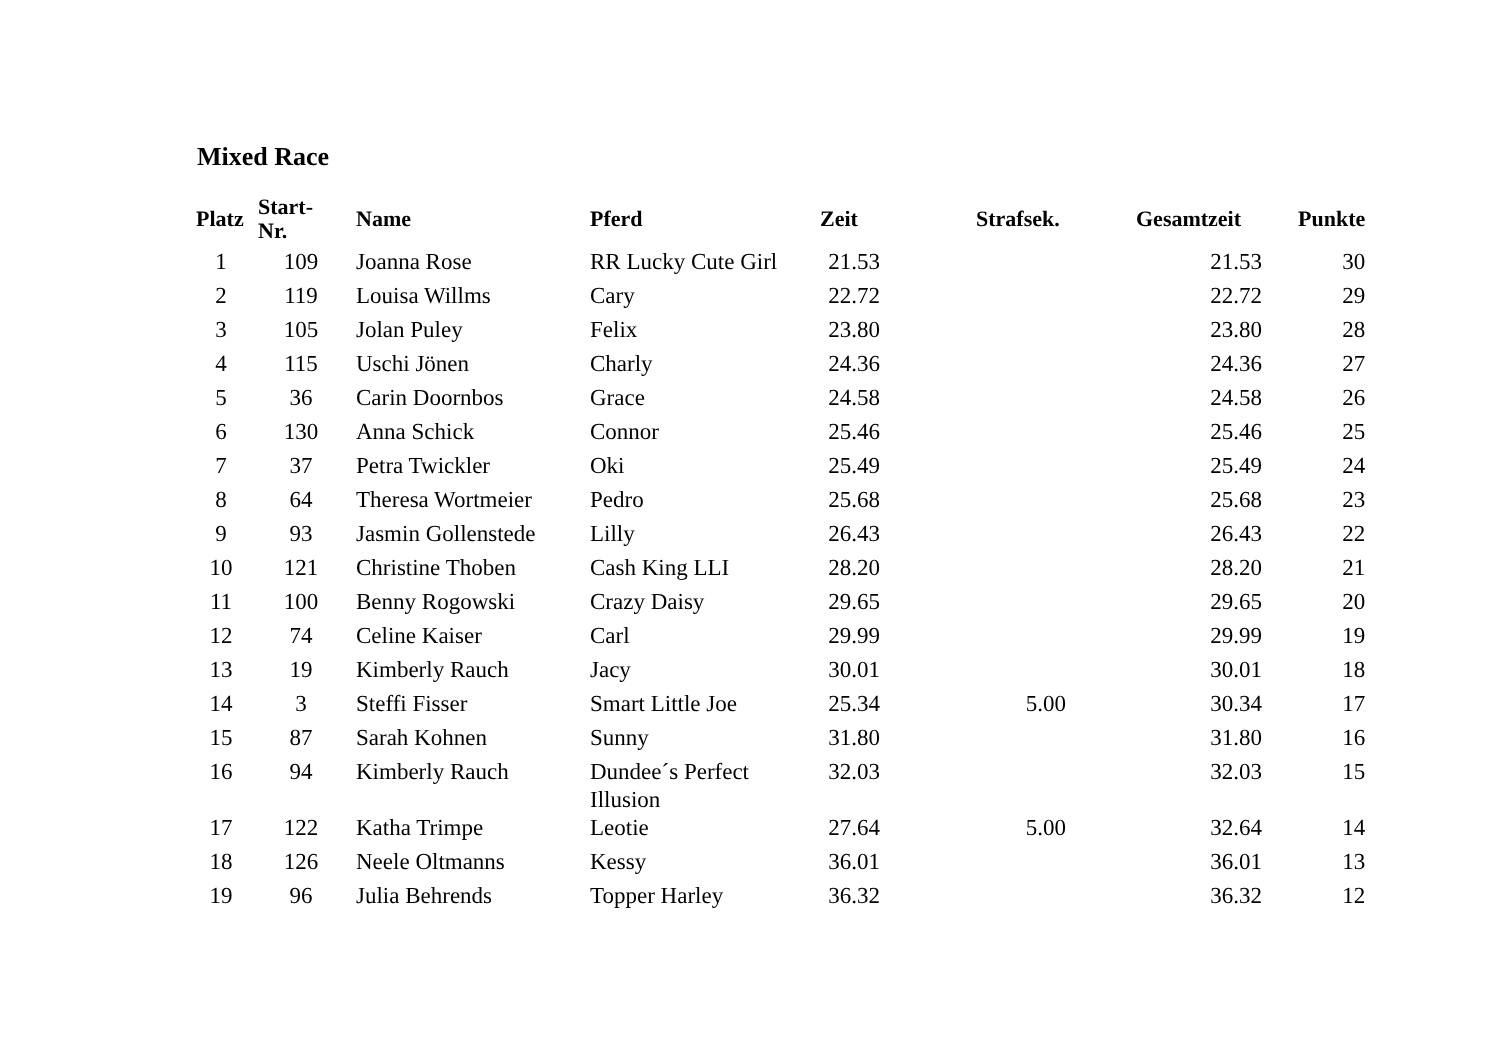Mixed Race
| Platz | Start- Nr. | Name | Pferd | Zeit | Strafsek. | Gesamtzeit | Punkte |
| --- | --- | --- | --- | --- | --- | --- | --- |
| 1 | 109 | Joanna Rose | RR Lucky Cute Girl | 21.53 | | 21.53 | 30 |
| 2 | 119 | Louisa Willms | Cary | 22.72 | | 22.72 | 29 |
| 3 | 105 | Jolan Puley | Felix | 23.80 | | 23.80 | 28 |
| 4 | 115 | Uschi Jönen | Charly | 24.36 | | 24.36 | 27 |
| 5 | 36 | Carin Doornbos | Grace | 24.58 | | 24.58 | 26 |
| 6 | 130 | Anna Schick | Connor | 25.46 | | 25.46 | 25 |
| 7 | 37 | Petra Twickler | Oki | 25.49 | | 25.49 | 24 |
| 8 | 64 | Theresa Wortmeier | Pedro | 25.68 | | 25.68 | 23 |
| 9 | 93 | Jasmin Gollenstede | Lilly | 26.43 | | 26.43 | 22 |
| 10 | 121 | Christine Thoben | Cash King LLI | 28.20 | | 28.20 | 21 |
| 11 | 100 | Benny Rogowski | Crazy Daisy | 29.65 | | 29.65 | 20 |
| 12 | 74 | Celine Kaiser | Carl | 29.99 | | 29.99 | 19 |
| 13 | 19 | Kimberly Rauch | Jacy | 30.01 | | 30.01 | 18 |
| 14 | 3 | Steffi Fisser | Smart Little Joe | 25.34 | 5.00 | 30.34 | 17 |
| 15 | 87 | Sarah Kohnen | Sunny | 31.80 | | 31.80 | 16 |
| 16 | 94 | Kimberly Rauch | Dundee´s Perfect Illusion | 32.03 | | 32.03 | 15 |
| 17 | 122 | Katha Trimpe | Leotie | 27.64 | 5.00 | 32.64 | 14 |
| 18 | 126 | Neele Oltmanns | Kessy | 36.01 | | 36.01 | 13 |
| 19 | 96 | Julia Behrends | Topper Harley | 36.32 | | 36.32 | 12 |